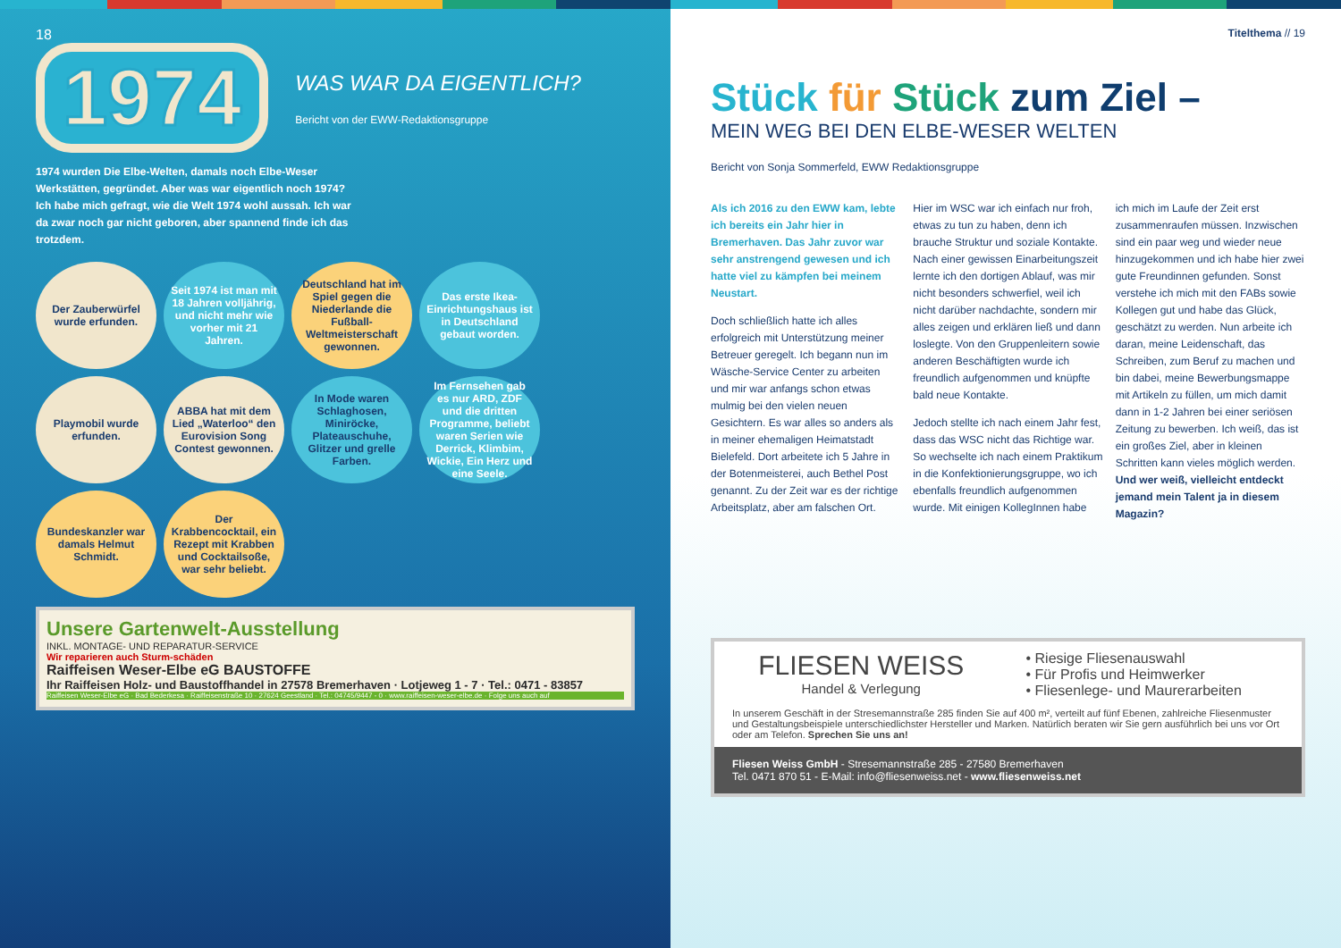18
1974
WAS WAR DA EIGENTLICH?
Bericht von der EWW-Redaktionsgruppe
1974 wurden Die Elbe-Welten, damals noch Elbe-Weser Werkstätten, gegründet. Aber was war eigentlich noch 1974? Ich habe mich gefragt, wie die Welt 1974 wohl aussah. Ich war da zwar noch gar nicht geboren, aber spannend finde ich das trotzdem.
Der Zauberwürfel wurde erfunden.
Seit 1974 ist man mit 18 Jahren volljährig, und nicht mehr wie vorher mit 21 Jahren.
Deutschland hat im Spiel gegen die Niederlande die Fußball-Weltmeisterschaft gewonnen.
Das erste Ikea-Einrichtungshaus ist in Deutschland gebaut worden.
Playmobil wurde erfunden.
ABBA hat mit dem Lied „Waterloo“ den Eurovision Song Contest gewonnen.
In Mode waren Schlaghosen, Miniröcke, Plateauschuhe, Glitzer und grelle Farben.
Im Fernsehen gab es nur ARD, ZDF und die dritten Programme, beliebt waren Serien wie Derrick, Klimbim, Wickie, Ein Herz und eine Seele.
Bundeskanzler war damals Helmut Schmidt.
Der Krabbencocktail, ein Rezept mit Krabben und Cocktailsoße, war sehr beliebt.
Unsere Gartenwelt-Ausstellung
INKL. MONTAGE- UND REPARATUR-SERVICE
Wir reparieren auch Sturm-schäden
Raiffeisen Weser-Elbe eG BAUSTOFFE
Ihr Raiffeisen Holz- und Baustoffhandel in 27578 Bremerhaven · Lotjeweg 1 - 7 · Tel.: 0471 - 83857
Raiffeisen Weser-Elbe eG · Bad Bederkesa · Raiffeisenstraße 10 · 27624 Geestland · Tel.: 04745/9447 - 0 · www.raiffeisen-weser-elbe.de · Folge uns auch auf
Titelthema // 19
Stück für Stück zum Ziel –
MEIN WEG BEI DEN ELBE-WESER WELTEN
Bericht von Sonja Sommerfeld, EWW Redaktionsgruppe
Als ich 2016 zu den EWW kam, lebte ich bereits ein Jahr hier in Bremerhaven. Das Jahr zuvor war sehr anstrengend gewesen und ich hatte viel zu kämpfen bei meinem Neustart.
Doch schließlich hatte ich alles erfolgreich mit Unterstützung meiner Betreuer geregelt. Ich begann nun im Wäsche-Service Center zu arbeiten und mir war anfangs schon etwas mulmig bei den vielen neuen Gesichtern. Es war alles so anders als in meiner ehemaligen Heimatstadt Bielefeld. Dort arbeitete ich 5 Jahre in der Botenmeisterei, auch Bethel Post genannt. Zu der Zeit war es der richtige Arbeitsplatz, aber am falschen Ort.
Hier im WSC war ich einfach nur froh, etwas zu tun zu haben, denn ich brauche Struktur und soziale Kontakte. Nach einer gewissen Einarbeitungszeit lernte ich den dortigen Ablauf, was mir nicht besonders schwerfiel, weil ich nicht darüber nachdachte, sondern mir alles zeigen und erklären ließ und dann loslegte. Von den Gruppenleitern sowie anderen Beschäftigten wurde ich freundlich aufgenommen und knüpfte bald neue Kontakte.
Jedoch stellte ich nach einem Jahr fest, dass das WSC nicht das Richtige war. So wechselte ich nach einem Praktikum in die Konfektionierungsgruppe, wo ich ebenfalls freundlich aufgenommen wurde. Mit einigen KollegInnen habe ich mich im Laufe der Zeit erst zusammenraufen müssen. Inzwischen sind ein paar weg und wieder neue hinzugekommen und ich habe hier zwei gute Freundinnen gefunden. Sonst verstehe ich mich mit den FABs sowie Kollegen gut und habe das Glück, geschätzt zu werden. Nun arbeite ich daran, meine Leidenschaft, das Schreiben, zum Beruf zu machen und bin dabei, meine Bewerbungsmappe mit Artikeln zu füllen, um mich damit dann in 1-2 Jahren bei einer seriösen Zeitung zu bewerben. Ich weiß, das ist ein großes Ziel, aber in kleinen Schritten kann vieles möglich werden. Und wer weiß, vielleicht entdeckt jemand mein Talent ja in diesem Magazin?
FLIESEN WEISS
Handel & Verlegung
• Riesige Fliesenauswahl
• Für Profis und Heimwerker
• Fliesenlege- und Maurerarbeiten
In unserem Geschäft in der Stresemannstraße 285 finden Sie auf 400 m², verteilt auf fünf Ebenen, zahlreiche Fliesenmuster und Gestaltungsbeispiele unterschiedlichster Hersteller und Marken. Natürlich beraten wir Sie gern ausführlich bei uns vor Ort oder am Telefon. Sprechen Sie uns an!
Fliesen Weiss GmbH - Stresemannstraße 285 - 27580 Bremerhaven
Tel. 0471 870 51 - E-Mail: info@fliesenweiss.net - www.fliesenweiss.net